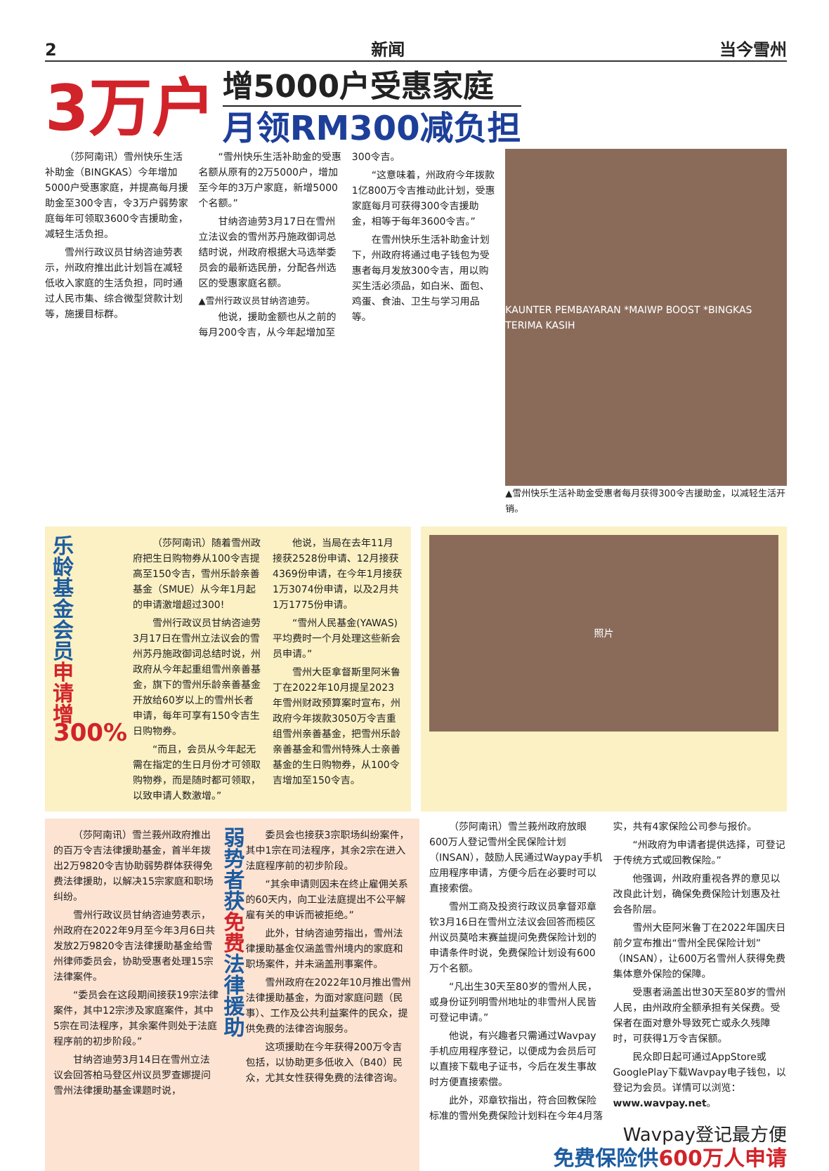2 新闻 当今雪州
3万户
增5000户受惠家庭
月领RM300减负担
（莎阿南讯）雪州快乐生活补助金（BINGKAS）今年增加5000户受惠家庭，并提高每月援助金至300令吉，令3万户弱势家庭每年可领取3600令吉援助金，减轻生活负担。
雪州行政议员甘纳咨迪劳表示，州政府推出此计划旨在减轻低收入家庭的生活负担，同时通过人民市集、综合微型贷款计划等，施援目标群。
“雪州快乐生活补助金的受惠名额从原有的2万5000户，增加至今年的3万户家庭，新增5000个名额。”
甘纳咨迪劳3月17日在雪州立法议会的雪州苏丹施政御词总结时说，州政府根据大马选举委员会的最新选民册，分配各州选区的受惠家庭名额。
▲雪州行政议员甘纳咨迪劳。
他说，援助金额也从之前的每月200令吉，从今年起增加至300令吉。
“这意味着，州政府今年拨款1亿800万令吉推动此计划，受惠家庭每月可获得300令吉援助金，相等于每年3600令吉。”
在雪州快乐生活补助金计划下，州政府将通过电子钱包为受惠者每月发放300令吉，用以购买生活必须品，如白米、面包、鸡蛋、食油、卫生与学习用品等。
KAUNTER PEMBAYARAN *MAIWP BOOST *BINGKAS TERIMA KASIH
▲雪州快乐生活补助金受惠者每月获得300令吉援助金，以减轻生活开销。
乐龄基金会员申请增
300%
（莎阿南讯）随着雪州政府把生日购物券从100令吉提高至150令吉，雪州乐龄亲善基金（SMUE）从今年1月起的申请激增超过300!
雪州行政议员甘纳咨迪劳3月17日在雪州立法议会的雪州苏丹施政御词总结时说，州政府从今年起重组雪州亲善基金，旗下的雪州乐龄亲善基金开放给60岁以上的雪州长者申请，每年可享有150令吉生日购物券。
“而且，会员从今年起无需在指定的生日月份才可领取购物券，而是随时都可领取，以致申请人数激增。”
他说，当局在去年11月接获2528份申请、12月接获4369份申请，在今年1月接获1万3074份申请，以及2月共1万1775份申请。
“雪州人民基金(YAWAS)平均费时一个月处理这些新会员申请。”
雪州大臣拿督斯里阿米鲁丁在2022年10月提呈2023年雪州财政预算案时宣布，州政府今年拨款3050万令吉重组雪州亲善基金，把雪州乐龄亲善基金和雪州特殊人士亲善基金的生日购物券，从100令吉增加至150令吉。
照片
（莎阿南讯）雪兰莪州政府推出的百万令吉法律援助基金，首半年拨出2万9820令吉协助弱势群体获得免费法律援助，以解决15宗家庭和职场纠纷。
雪州行政议员甘纳咨迪劳表示，州政府在2022年9月至今年3月6日共发放2万9820令吉法律援助基金给雪州律师委员会，协助受惠者处理15宗法律案件。
“委员会在这段期间接获19宗法律案件，其中12宗涉及家庭案件，其中5宗在司法程序，其余案件则处于法庭程序前的初步阶段。”
甘纳咨迪劳3月14日在雪州立法议会回答柏马登区州议员罗查娜提问雪州法律援助基金课题时说，
弱势者获免费法律援助
委员会也接获3宗职场纠纷案件，其中1宗在司法程序，其余2宗在进入法庭程序前的初步阶段。
“其余申请则因未在终止雇佣关系的60天内，向工业法庭提出不公平解雇有关的申诉而被拒绝。”
此外，甘纳咨迪劳指出，雪州法律援助基金仅涵盖雪州境内的家庭和职场案件，并未涵盖刑事案件。
雪州政府在2022年10月推出雪州法律援助基金，为面对家庭问题（民事）、工作及公共利益案件的民众，提供免费的法律咨询服务。
这项援助在今年获得200万令吉包括，以协助更多低收入（B40）民众，尤其女性获得免费的法律咨询。
（莎阿南讯）雪兰莪州政府放眼600万人登记雪州全民保险计划（INSAN），鼓励人民通过Waypay手机应用程序申请，方便今后在必要时可以直接索偿。
雪州工商及投资行政议员拿督邓章钦3月16日在雪州立法议会回答而榄区州议员莫哈末赛益提问免费保险计划的申请条件时说，免费保险计划设有600万个名额。
“凡出生30天至80岁的雪州人民，或身份证列明雪州地址的非雪州人民皆可登记申请。”
他说，有兴趣者只需通过Wavpay手机应用程序登记，以便成为会员后可以直接下载电子证书，今后在发生事故时方便直接索偿。
此外，邓章钦指出，符合回教保险标准的雪州免费保险计划料在今年4月落实，共有4家保险公司参与报价。
“州政府为申请者提供选择，可登记于传统方式或回教保险。”
他强调，州政府重视各界的意见以改良此计划，确保免费保险计划惠及社会各阶层。
雪州大臣阿米鲁丁在2022年国庆日前夕宣布推出“雪州全民保险计划”（INSAN），让600万名雪州人获得免费集体意外保险的保障。
受惠者涵盖出世30天至80岁的雪州人民，由州政府全额承担有关保费。受保者在面对意外导致死亡或永久残障时，可获得1万令吉保额。
民众即日起可通过AppStore或GooglePlay下载Wavpay电子钱包，以登记为会员。详情可以浏览：www.wavpay.net。
Wavpay登记最方便
免费保险供600万人申请